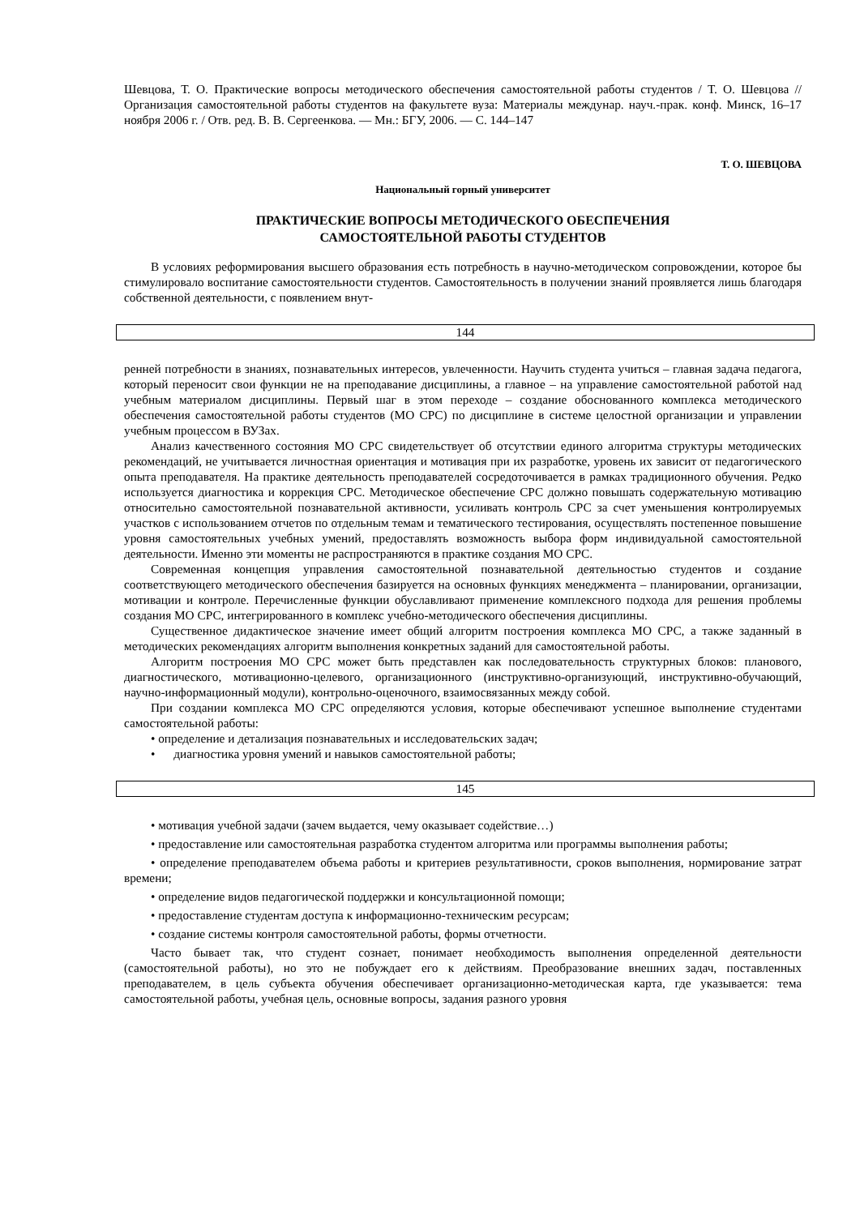Шевцова, Т. О. Практические вопросы методического обеспечения самостоятельной работы студентов / Т. О. Шевцова // Организация самостоятельной работы студентов на факультете вуза: Материалы междунар. науч.-прак. конф. Минск, 16–17 ноября 2006 г. / Отв. ред. В. В. Сергеенкова. — Мн.: БГУ, 2006. — С. 144–147
Т. О. ШЕВЦОВА
Национальный горный университет
ПРАКТИЧЕСКИЕ ВОПРОСЫ МЕТОДИЧЕСКОГО ОБЕСПЕЧЕНИЯ
САМОСТОЯТЕЛЬНОЙ РАБОТЫ СТУДЕНТОВ
В условиях реформирования высшего образования есть потребность в научно-методическом сопровождении, которое бы стимулировало воспитание самостоятельности студентов. Самостоятельность в получении знаний проявляется лишь благодаря собственной деятельности, с появлением внут-
144
ренней потребности в знаниях, познавательных интересов, увлеченности. Научить студента учиться – главная задача педагога, который переносит свои функции не на преподавание дисциплины, а главное – на управление самостоятельной работой над учебным материалом дисциплины. Первый шаг в этом переходе – создание обоснованного комплекса методического обеспечения самостоятельной работы студентов (МО СРС) по дисциплине в системе целостной организации и управлении учебным процессом в ВУЗах.
Анализ качественного состояния МО СРС свидетельствует об отсутствии единого алгоритма структуры методических рекомендаций, не учитывается личностная ориентация и мотивация при их разработке, уровень их зависит от педагогического опыта преподавателя. На практике деятельность преподавателей сосредоточивается в рамках традиционного обучения. Редко используется диагностика и коррекция СРС. Методическое обеспечение СРС должно повышать содержательную мотивацию относительно самостоятельной познавательной активности, усиливать контроль СРС за счет уменьшения контролируемых участков с использованием отчетов по отдельным темам и тематического тестирования, осуществлять постепенное повышение уровня самостоятельных учебных умений, предоставлять возможность выбора форм индивидуальной самостоятельной деятельности. Именно эти моменты не распространяются в практике создания МО СРС.
Современная концепция управления самостоятельной познавательной деятельностью студентов и создание соответствующего методического обеспечения базируется на основных функциях менеджмента – планировании, организации, мотивации и контроле. Перечисленные функции обуславливают применение комплексного подхода для решения проблемы создания МО СРС, интегрированного в комплекс учебно-методического обеспечения дисциплины.
Существенное дидактическое значение имеет общий алгоритм построения комплекса МО СРС, а также заданный в методических рекомендациях алгоритм выполнения конкретных заданий для самостоятельной работы.
Алгоритм построения МО СРС может быть представлен как последовательность структурных блоков: планового, диагностического, мотивационно-целевого, организационного (инструктивно-организующий, инструктивно-обучающий, научно-информационный модули), контрольно-оценочного, взаимосвязанных между собой.
При создании комплекса МО СРС определяются условия, которые обеспечивают успешное выполнение студентами самостоятельной работы:
• определение и детализация познавательных и исследовательских задач;
• диагностика уровня умений и навыков самостоятельной работы;
145
• мотивация учебной задачи (зачем выдается, чему оказывает содействие…)
• предоставление или самостоятельная разработка студентом алгоритма или программы выполнения работы;
• определение преподавателем объема работы и критериев результативности, сроков выполнения, нормирование затрат времени;
• определение видов педагогической поддержки и консультационной помощи;
• предоставление студентам доступа к информационно-техническим ресурсам;
• создание системы контроля самостоятельной работы, формы отчетности.
Часто бывает так, что студент сознает, понимает необходимость выполнения определенной деятельности (самостоятельной работы), но это не побуждает его к действиям. Преобразование внешних задач, поставленных преподавателем, в цель субъекта обучения обеспечивает организационно-методическая карта, где указывается: тема самостоятельной работы, учебная цель, основные вопросы, задания разного уровня